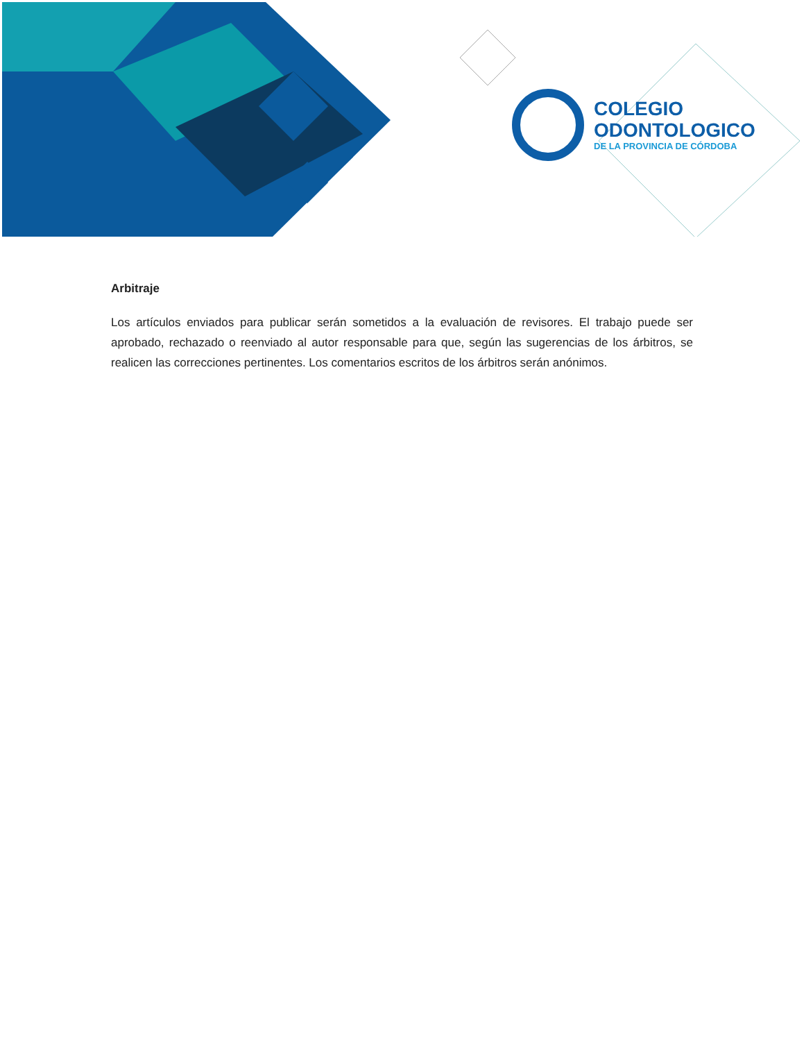COLEGIO
ODONTOLOGICO
DE LA PROVINCIA DE CÓRDOBA
Arbitraje
Los artículos enviados para publicar serán sometidos a la evaluación de revisores. El trabajo puede ser aprobado, rechazado o reenviado al autor responsable para que, según las sugerencias de los árbitros, se realicen las correcciones pertinentes. Los comentarios escritos de los árbitros serán anónimos.